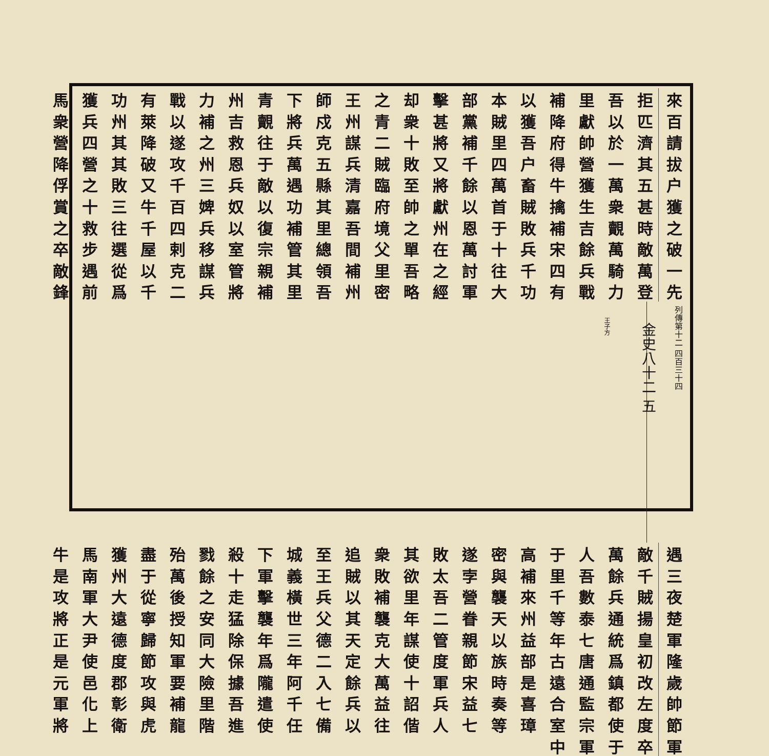來拒吾里補以本部擊却之王師下青州力戰有功獲馬
百匹以獻降獲賊黨甚衆青州戍將覿吉補以萊州兵衆
請濟於帥府吾里補將十二謀克兵往救之遂降其四營
拔其一營得户四千又敗賊兵五萬于恩州攻破其營降
户五萬獲牛畜萬餘將至臨清縣遇敵兵三千又敗之俘
獲甚衆生擒賊首以獻帥府嘉其功以奴婢百牛三十賞
之時覿吉補敗于恩州之境吾里補復以兵四千往救之
破敵萬餘宋兵十萬在單父間總管宗室移剌屋選步卒
一萬騎兵四千往討之吾里補領其親管謀克以從遇敵
先登力戰有功大軍經略密州吾里補將兵二千爲前鋒
列傳第十二 四百三十四
金史八十二 五
王子方
遇敵萬人于高密遂敗其衆追至城下殺戮殆盡獲馬牛
三千餘吾里補與孛太欲敗賊王義軍十餘萬于州南是
夜賊兵數千來襲營吾里補以兵橫擊走之後從大軍攻
楚揚通泰等州天眷二年襲其父世襲猛安授寧遠大將
軍皇統七年益以親管謀克天德三年除同知歸德尹正
隆初爲唐古部族節度使大定二年爲保大軍節度使是
歲改鎮通遠是時宋軍十萬餘入阿隴據險要攻郡邑元
帥左都監合喜奏益兵詔益兵七千遣吾里補與彰化軍
節度使宗室璋等七人偕往以備任使進階龍虎衛上將
軍卒于軍中